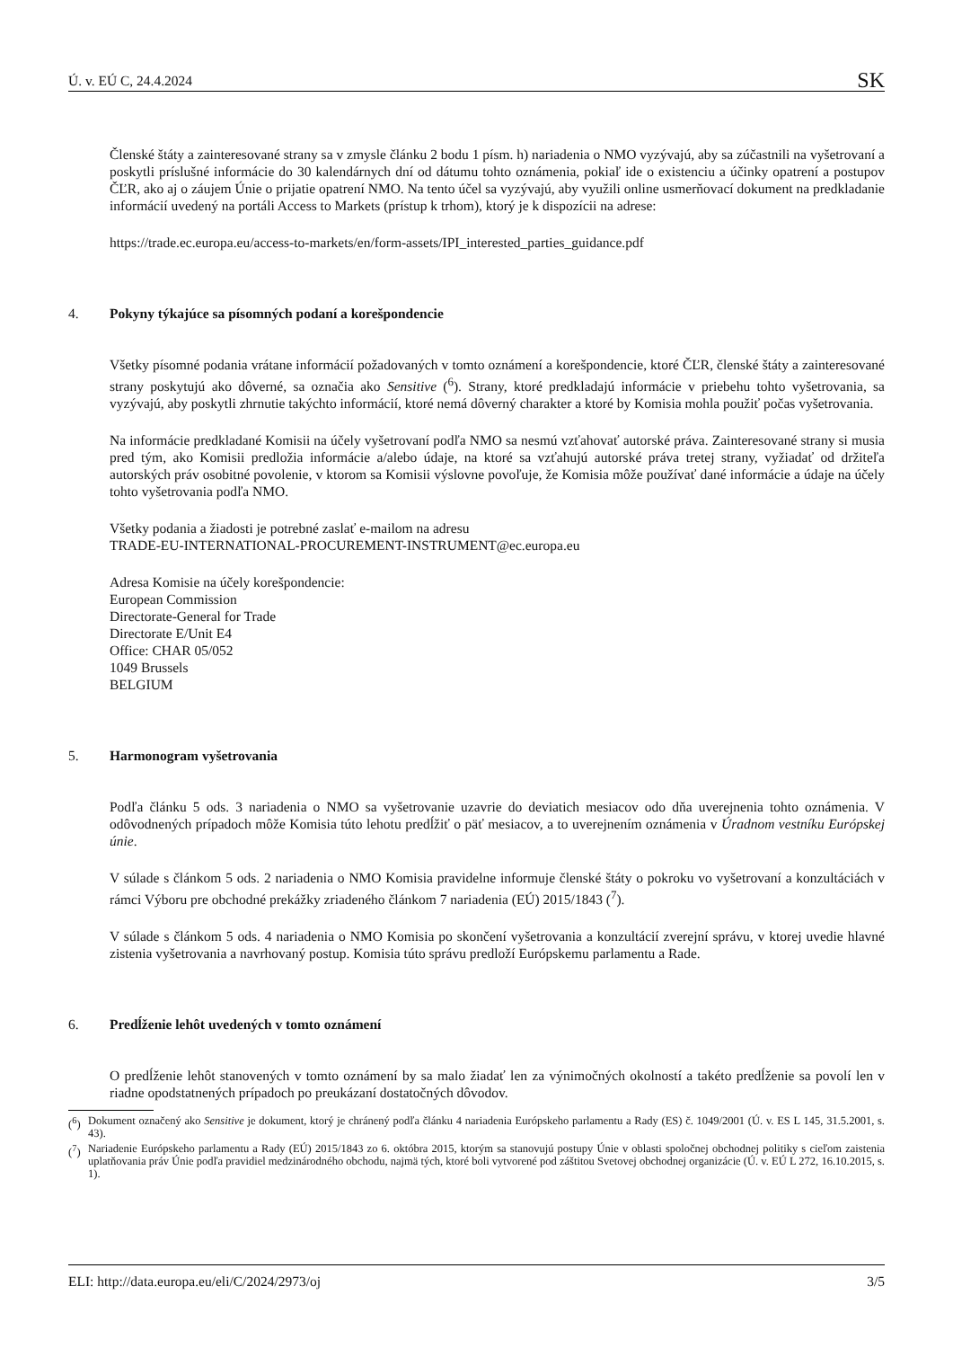Ú. v. EÚ C, 24.4.2024 SK
Členské štáty a zainteresované strany sa v zmysle článku 2 bodu 1 písm. h) nariadenia o NMO vyzývajú, aby sa zúčastnili na vyšetrovaní a poskytli príslušné informácie do 30 kalendárnych dní od dátumu tohto oznámenia, pokiaľ ide o existenciu a účinky opatrení a postupov ČĽR, ako aj o záujem Únie o prijatie opatrení NMO. Na tento účel sa vyzývajú, aby využili online usmerňovací dokument na predkladanie informácií uvedený na portáli Access to Markets (prístup k trhom), ktorý je k dispozícii na adrese:
https://trade.ec.europa.eu/access-to-markets/en/form-assets/IPI_interested_parties_guidance.pdf
4. Pokyny týkajúce sa písomných podaní a korešpondencie
Všetky písomné podania vrátane informácií požadovaných v tomto oznámení a korešpondencie, ktoré ČĽR, členské štáty a zainteresované strany poskytujú ako dôverné, sa označia ako Sensitive (<sup>6</sup>). Strany, ktoré predkladajú informácie v priebehu tohto vyšetrovania, sa vyzývajú, aby poskytli zhrnutie takýchto informácií, ktoré nemá dôverný charakter a ktoré by Komisia mohla použiť počas vyšetrovania.
Na informácie predkladané Komisii na účely vyšetrovaní podľa NMO sa nesmú vzťahovať autorské práva. Zainteresované strany si musia pred tým, ako Komisii predložia informácie a/alebo údaje, na ktoré sa vzťahujú autorské práva tretej strany, vyžiadať od držiteľa autorských práv osobitné povolenie, v ktorom sa Komisii výslovne povoľuje, že Komisia môže používať dané informácie a údaje na účely tohto vyšetrovania podľa NMO.
Všetky podania a žiadosti je potrebné zaslať e-mailom na adresu
TRADE-EU-INTERNATIONAL-PROCUREMENT-INSTRUMENT@ec.europa.eu
Adresa Komisie na účely korešpondencie:
European Commission
Directorate-General for Trade
Directorate E/Unit E4
Office: CHAR 05/052
1049 Brussels
BELGIUM
5. Harmonogram vyšetrovania
Podľa článku 5 ods. 3 nariadenia o NMO sa vyšetrovanie uzavrie do deviatich mesiacov odo dňa uverejnenia tohto oznámenia. V odôvodnených prípadoch môže Komisia túto lehotu predĺžiť o päť mesiacov, a to uverejnením oznámenia v Úradnom vestníku Európskej únie.
V súlade s článkom 5 ods. 2 nariadenia o NMO Komisia pravidelne informuje členské štáty o pokroku vo vyšetrovaní a konzultáciách v rámci Výboru pre obchodné prekážky zriadeného článkom 7 nariadenia (EÚ) 2015/1843 (<sup>7</sup>).
V súlade s článkom 5 ods. 4 nariadenia o NMO Komisia po skončení vyšetrovania a konzultácií zverejní správu, v ktorej uvedie hlavné zistenia vyšetrovania a navrhovaný postup. Komisia túto správu predloží Európskemu parlamentu a Rade.
6. Predĺženie lehôt uvedených v tomto oznámení
O predĺženie lehôt stanovených v tomto oznámení by sa malo žiadať len za výnimočných okolností a takéto predĺženie sa povolí len v riadne opodstatnených prípadoch po preukázaní dostatočných dôvodov.
(<sup>6</sup>)
Dokument označený ako Sensitive je dokument, ktorý je chránený podľa článku 4 nariadenia Európskeho parlamentu a Rady (ES) č. 1049/2001 (Ú. v. ES L 145, 31.5.2001, s. 43).
(<sup>7</sup>)
Nariadenie Európskeho parlamentu a Rady (EÚ) 2015/1843 zo 6. októbra 2015, ktorým sa stanovujú postupy Únie v oblasti spoločnej obchodnej politiky s cieľom zaistenia uplatňovania práv Únie podľa pravidiel medzinárodného obchodu, najmä tých, ktoré boli vytvorené pod záštitou Svetovej obchodnej organizácie (Ú. v. EÚ L 272, 16.10.2015, s. 1).
ELI: http://data.europa.eu/eli/C/2024/2973/oj 3/5